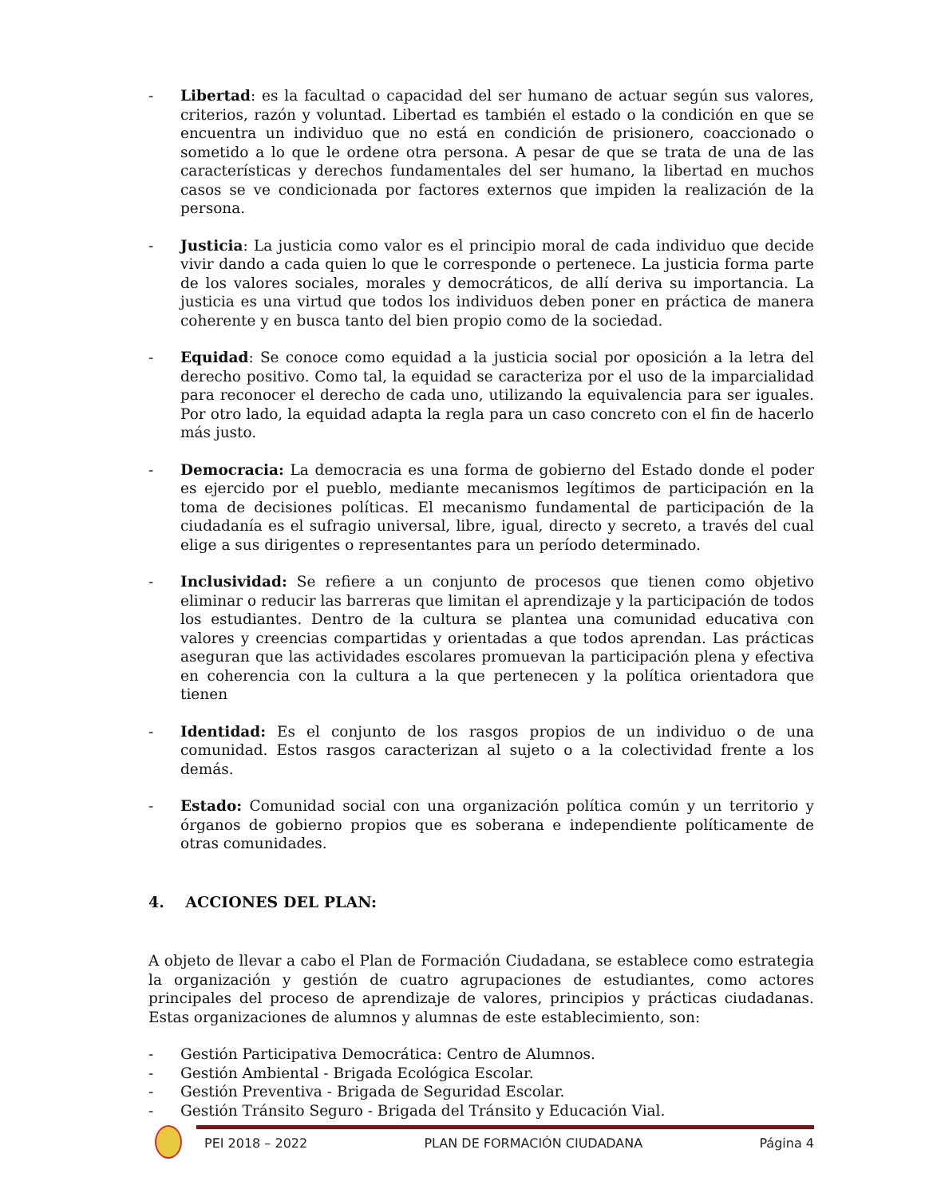- Libertad: es la facultad o capacidad del ser humano de actuar según sus valores, criterios, razón y voluntad. Libertad es también el estado o la condición en que se encuentra un individuo que no está en condición de prisionero, coaccionado o sometido a lo que le ordene otra persona. A pesar de que se trata de una de las características y derechos fundamentales del ser humano, la libertad en muchos casos se ve condicionada por factores externos que impiden la realización de la persona.
- Justicia: La justicia como valor es el principio moral de cada individuo que decide vivir dando a cada quien lo que le corresponde o pertenece. La justicia forma parte de los valores sociales, morales y democráticos, de allí deriva su importancia. La justicia es una virtud que todos los individuos deben poner en práctica de manera coherente y en busca tanto del bien propio como de la sociedad.
- Equidad: Se conoce como equidad a la justicia social por oposición a la letra del derecho positivo. Como tal, la equidad se caracteriza por el uso de la imparcialidad para reconocer el derecho de cada uno, utilizando la equivalencia para ser iguales. Por otro lado, la equidad adapta la regla para un caso concreto con el fin de hacerlo más justo.
- Democracia: La democracia es una forma de gobierno del Estado donde el poder es ejercido por el pueblo, mediante mecanismos legítimos de participación en la toma de decisiones políticas. El mecanismo fundamental de participación de la ciudadanía es el sufragio universal, libre, igual, directo y secreto, a través del cual elige a sus dirigentes o representantes para un período determinado.
- Inclusividad: Se refiere a un conjunto de procesos que tienen como objetivo eliminar o reducir las barreras que limitan el aprendizaje y la participación de todos los estudiantes. Dentro de la cultura se plantea una comunidad educativa con valores y creencias compartidas y orientadas a que todos aprendan. Las prácticas aseguran que las actividades escolares promuevan la participación plena y efectiva en coherencia con la cultura a la que pertenecen y la política orientadora que tienen
- Identidad: Es el conjunto de los rasgos propios de un individuo o de una comunidad. Estos rasgos caracterizan al sujeto o a la colectividad frente a los demás.
- Estado: Comunidad social con una organización política común y un territorio y órganos de gobierno propios que es soberana e independiente políticamente de otras comunidades.
4. ACCIONES DEL PLAN:
A objeto de llevar a cabo el Plan de Formación Ciudadana, se establece como estrategia la organización y gestión de cuatro agrupaciones de estudiantes, como actores principales del proceso de aprendizaje de valores, principios y prácticas ciudadanas. Estas organizaciones de alumnos y alumnas de este establecimiento, son:
- Gestión Participativa Democrática: Centro de Alumnos.
- Gestión Ambiental - Brigada Ecológica Escolar.
- Gestión Preventiva - Brigada de Seguridad Escolar.
- Gestión Tránsito Seguro - Brigada del Tránsito y Educación Vial.
PEI 2018 – 2022 PLAN DE FORMACIÓN CIUDADANA Página 4